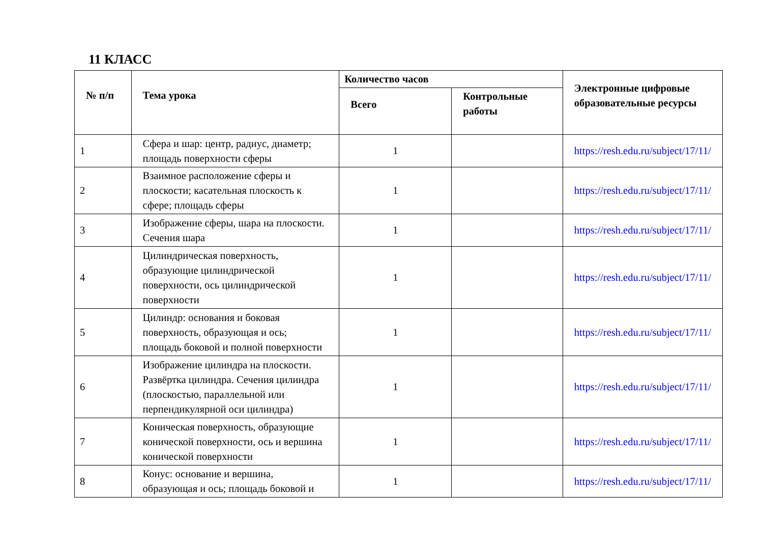11 КЛАСС
| № п/п | Тема урока | Количество часов | | Электронные цифровые образовательные ресурсы |
| --- | --- | --- | --- | --- |
| | | Всего | Контрольные работы | |
| 1 | Сфера и шар: центр, радиус, диаметр; площадь поверхности сферы | 1 | | https://resh.edu.ru/subject/17/11/ |
| 2 | Взаимное расположение сферы и плоскости; касательная плоскость к сфере; площадь сферы | 1 | | https://resh.edu.ru/subject/17/11/ |
| 3 | Изображение сферы, шара на плоскости. Сечения шара | 1 | | https://resh.edu.ru/subject/17/11/ |
| 4 | Цилиндрическая поверхность, образующие цилиндрической поверхности, ось цилиндрической поверхности | 1 | | https://resh.edu.ru/subject/17/11/ |
| 5 | Цилиндр: основания и боковая поверхность, образующая и ось; площадь боковой и полной поверхности | 1 | | https://resh.edu.ru/subject/17/11/ |
| 6 | Изображение цилиндра на плоскости. Развёртка цилиндра. Сечения цилиндра (плоскостью, параллельной или перпендикулярной оси цилиндра) | 1 | | https://resh.edu.ru/subject/17/11/ |
| 7 | Коническая поверхность, образующие конической поверхности, ось и вершина конической поверхности | 1 | | https://resh.edu.ru/subject/17/11/ |
| 8 | Конус: основание и вершина, образующая и ось; площадь боковой и | 1 | | https://resh.edu.ru/subject/17/11/ |